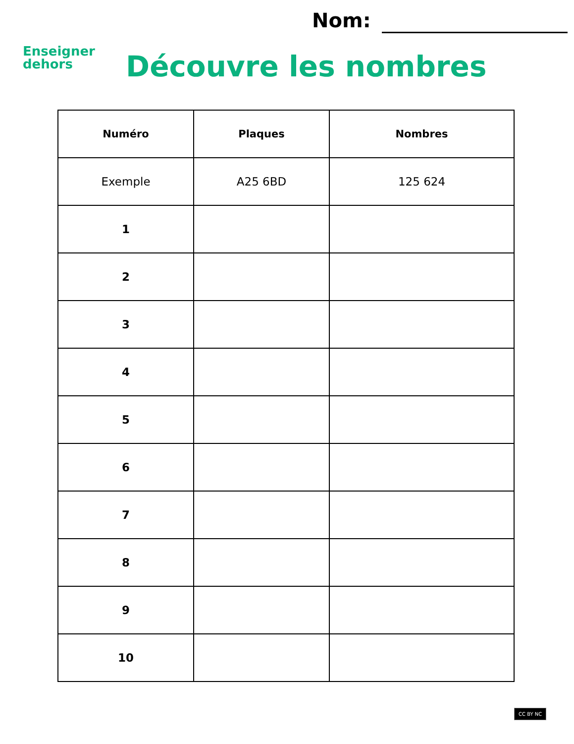Enseigner
dehors
Nom:
Découvre les nombres
| Numéro | Plaques | Nombres |
| --- | --- | --- |
| Exemple | A25 6BD | 125 624 |
| 1 | | |
| 2 | | |
| 3 | | |
| 4 | | |
| 5 | | |
| 6 | | |
| 7 | | |
| 8 | | |
| 9 | | |
| 10 | | |
CC BY NC